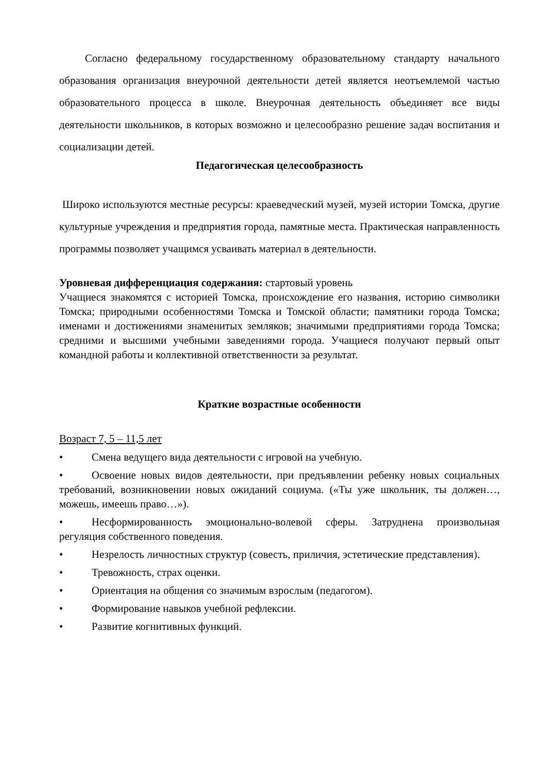Согласно федеральному государственному образовательному стандарту начального образования организация внеурочной деятельности детей является неотъемлемой частью образовательного процесса в школе. Внеурочная деятельность объединяет все виды деятельности школьников, в которых возможно и целесообразно решение задач воспитания и социализации детей.
Педагогическая целесообразность
Широко используются местные ресурсы: краеведческий музей, музей истории Томска, другие культурные учреждения и предприятия города, памятные места. Практическая направленность программы позволяет учащимся усваивать материал в деятельности.
Уровневая дифференциация содержания: стартовый уровень
Учащиеся знакомятся с историей Томска, происхождение его названия, историю символики Томска; природными особенностями Томска и Томской области; памятники города Томска; именами и достижениями знаменитых земляков; значимыми предприятиями города Томска; средними и высшими учебными заведениями города. Учащиеся получают первый опыт командной работы и коллективной ответственности за результат.
Краткие возрастные особенности
Возраст 7, 5 – 11,5 лет
• Смена ведущего вида деятельности с игровой на учебную.
• Освоение новых видов деятельности, при предъявлении ребенку новых социальных требований, возникновении новых ожиданий социума. («Ты уже школьник, ты должен…, можешь, имеешь право…»).
• Несформированность эмоционально-волевой сферы. Затруднена произвольная регуляция собственного поведения.
• Незрелость личностных структур (совесть, приличия, эстетические представления).
• Тревожность, страх оценки.
• Ориентация на общения со значимым взрослым (педагогом).
• Формирование навыков учебной рефлексии.
• Развитие когнитивных функций.